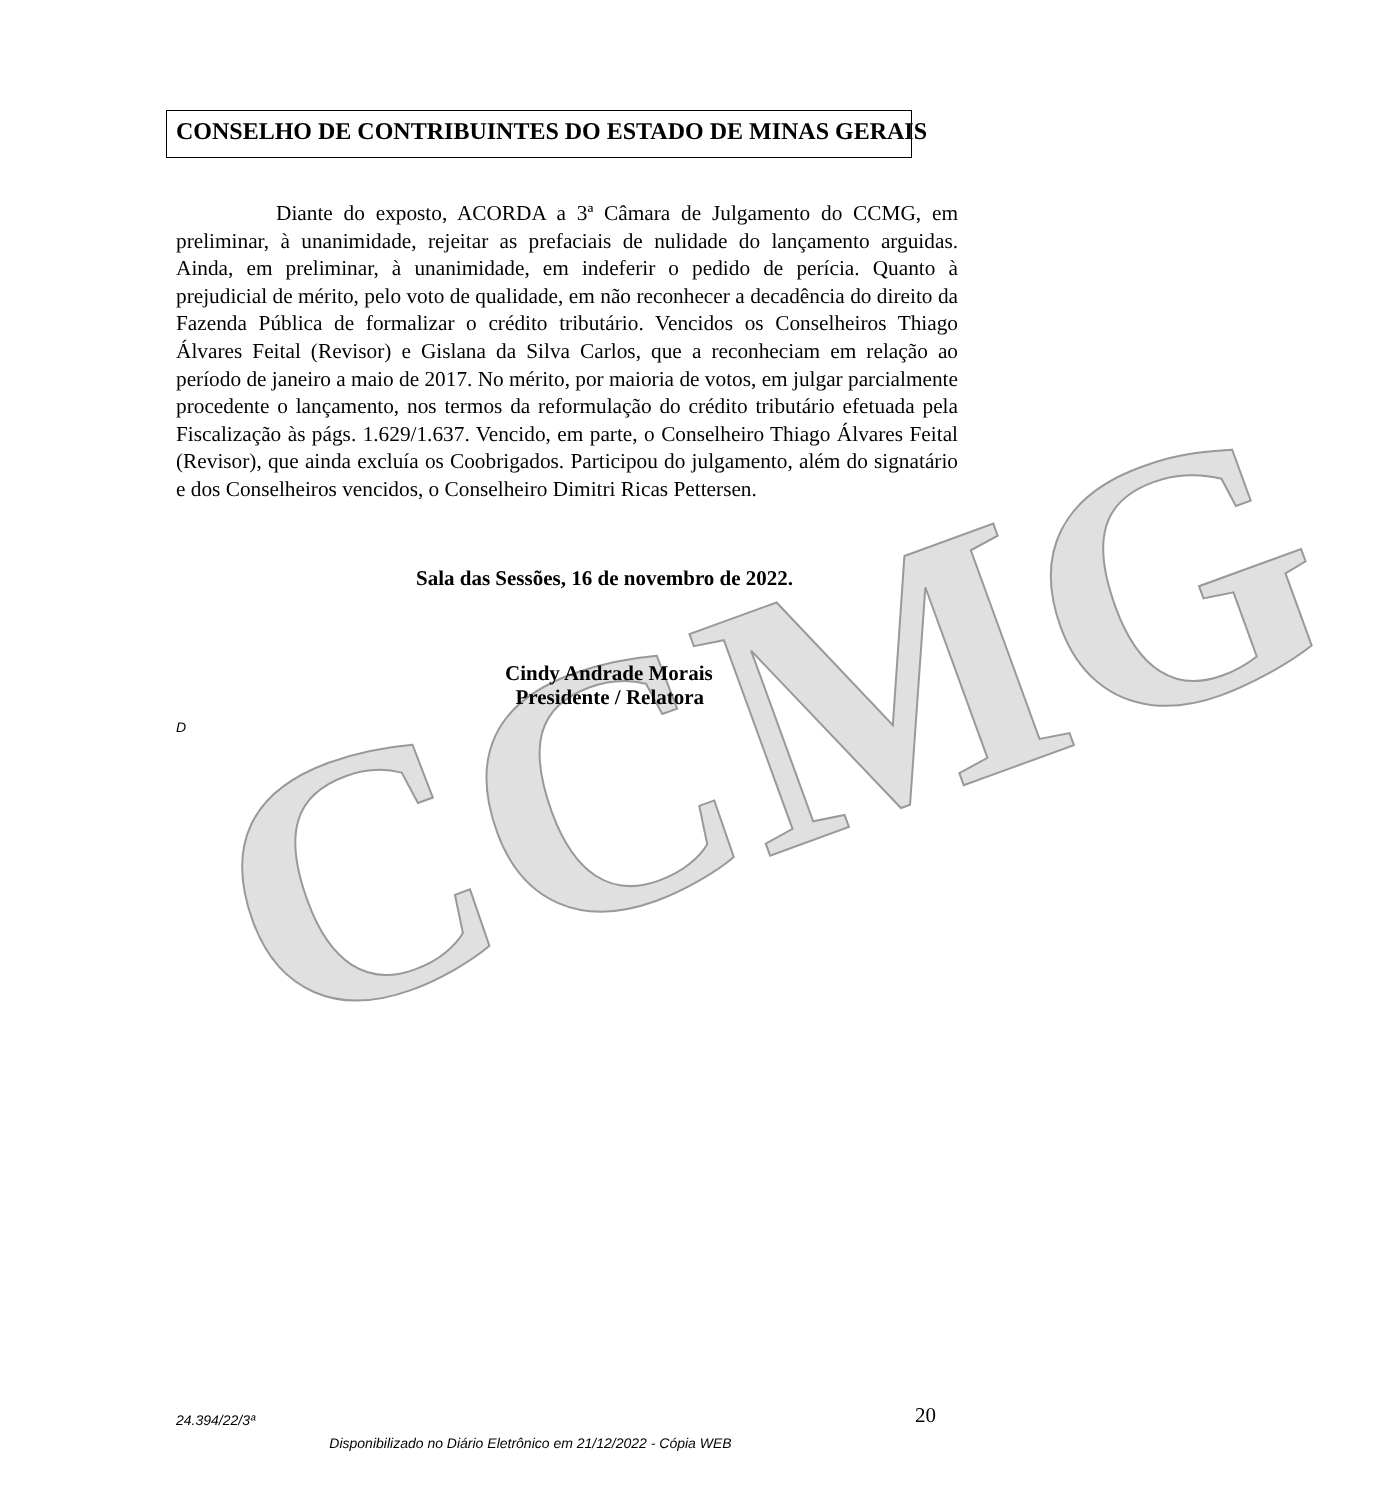CCMG
CONSELHO DE CONTRIBUINTES DO ESTADO DE MINAS GERAIS
Diante do exposto, ACORDA a 3ª Câmara de Julgamento do CCMG, em preliminar, à unanimidade, rejeitar as prefaciais de nulidade do lançamento arguidas. Ainda, em preliminar, à unanimidade, em indeferir o pedido de perícia. Quanto à prejudicial de mérito, pelo voto de qualidade, em não reconhecer a decadência do direito da Fazenda Pública de formalizar o crédito tributário. Vencidos os Conselheiros Thiago Álvares Feital (Revisor) e Gislana da Silva Carlos, que a reconheciam em relação ao período de janeiro a maio de 2017. No mérito, por maioria de votos, em julgar parcialmente procedente o lançamento, nos termos da reformulação do crédito tributário efetuada pela Fiscalização às págs. 1.629/1.637. Vencido, em parte, o Conselheiro Thiago Álvares Feital (Revisor), que ainda excluía os Coobrigados. Participou do julgamento, além do signatário e dos Conselheiros vencidos, o Conselheiro Dimitri Ricas Pettersen.
Sala das Sessões, 16 de novembro de 2022.
Cindy Andrade Morais
Presidente / Relatora
D
24.394/22/3ª 20
Disponibilizado no Diário Eletrônico em 21/12/2022 - Cópia WEB